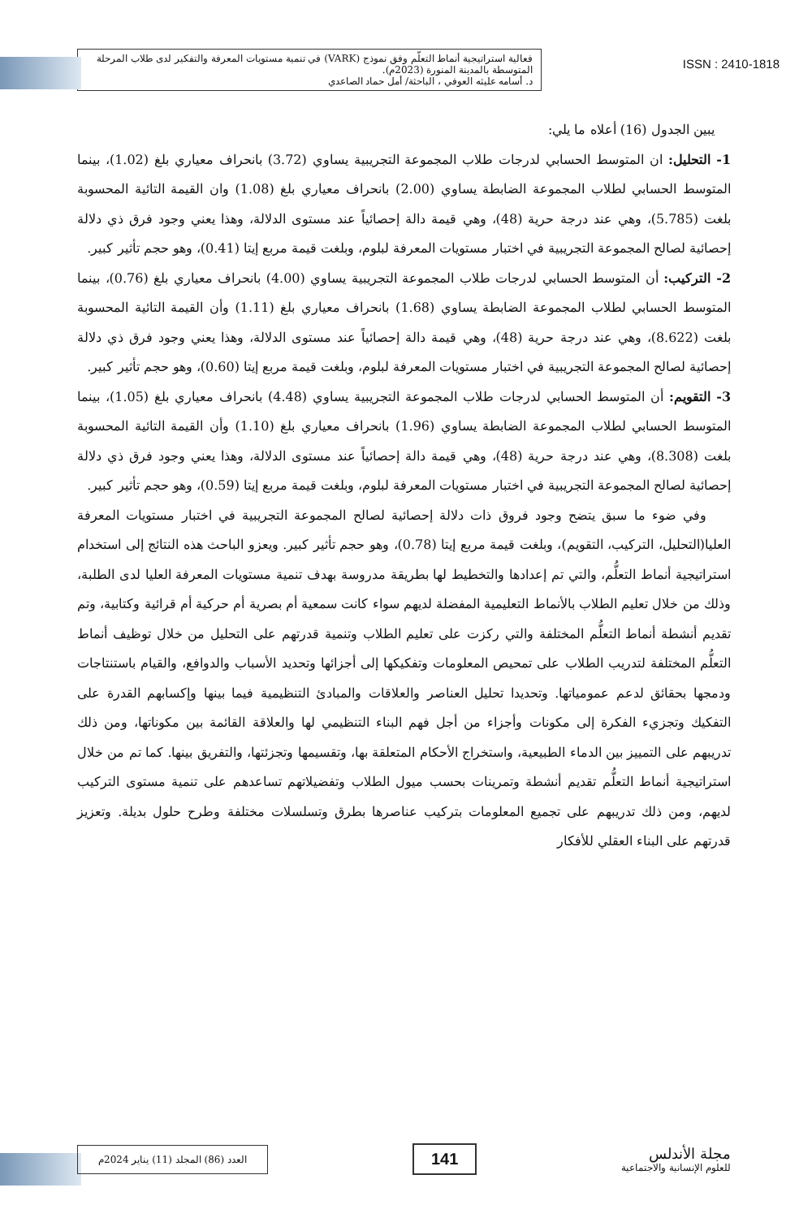فعالية استراتيجية أنماط التعلّم وفق نموذج (VARK) في تنمية مستويات المعرفة والتفكير لدى طلاب المرحلة المتوسطة بالمدينة المنورة (2023م).
د. أسامه عليثه العوفي ، الباحثة/ أمل حماد الصاعدي
ISSN : 2410-1818
يبين الجدول (16) أعلاه ما يلي:
1- التحليل: ان المتوسط الحسابي لدرجات طلاب المجموعة التجريبية يساوي (3.72) بانحراف معياري بلغ (1.02)، بينما المتوسط الحسابي لطلاب المجموعة الضابطة يساوي (2.00) بانحراف معياري بلغ (1.08) وان القيمة التائية المحسوبة بلغت (5.785)، وهي عند درجة حرية (48)، وهي قيمة دالة إحصائياً عند مستوى الدلالة، وهذا يعني وجود فرق ذي دلالة إحصائية لصالح المجموعة التجريبية في اختبار مستويات المعرفة لبلوم، وبلغت قيمة مربع إيتا (0.41)، وهو حجم تأثير كبير.
2- التركيب: أن المتوسط الحسابي لدرجات طلاب المجموعة التجريبية يساوي (4.00) بانحراف معياري بلغ (0.76)، بينما المتوسط الحسابي لطلاب المجموعة الضابطة يساوي (1.68) بانحراف معياري بلغ (1.11) وأن القيمة التائية المحسوبة بلغت (8.622)، وهي عند درجة حرية (48)، وهي قيمة دالة إحصائياً عند مستوى الدلالة، وهذا يعني وجود فرق ذي دلالة إحصائية لصالح المجموعة التجريبية في اختبار مستويات المعرفة لبلوم، وبلغت قيمة مربع إيتا (0.60)، وهو حجم تأثير كبير.
3- التقويم: أن المتوسط الحسابي لدرجات طلاب المجموعة التجريبية يساوي (4.48) بانحراف معياري بلغ (1.05)، بينما المتوسط الحسابي لطلاب المجموعة الضابطة يساوي (1.96) بانحراف معياري بلغ (1.10) وأن القيمة التائية المحسوبة بلغت (8.308)، وهي عند درجة حرية (48)، وهي قيمة دالة إحصائياً عند مستوى الدلالة، وهذا يعني وجود فرق ذي دلالة إحصائية لصالح المجموعة التجريبية في اختبار مستويات المعرفة لبلوم، وبلغت قيمة مربع إيتا (0.59)، وهو حجم تأثير كبير.
وفي ضوء ما سبق يتضح وجود فروق ذات دلالة إحصائية لصالح المجموعة التجريبية في اختبار مستويات المعرفة العليا(التحليل، التركيب، التقويم)، وبلغت قيمة مربع إيتا (0.78)، وهو حجم تأثير كبير. ويعزو الباحث هذه النتائج إلى استخدام استراتيجية أنماط التعلُّم، والتي تم إعدادها والتخطيط لها بطريقة مدروسة بهدف تنمية مستويات المعرفة العليا لدى الطلبة، وذلك من خلال تعليم الطلاب بالأنماط التعليمية المفضلة لديهم سواء كانت سمعية أم بصرية أم حركية أم قرائية وكتابية، وتم تقديم أنشطة أنماط التعلُّم المختلفة والتي ركزت على تعليم الطلاب وتنمية قدرتهم على التحليل من خلال توظيف أنماط التعلُّم المختلفة لتدريب الطلاب على تمحيص المعلومات وتفكيكها إلى أجزائها وتحديد الأسباب والدوافع، والقيام باستنتاجات ودمجها بحقائق لدعم عمومياتها. وتحديدا تحليل العناصر والعلاقات والمبادئ التنظيمية فيما بينها وإكسابهم القدرة على التفكيك وتجزيء الفكرة إلى مكونات وأجزاء من أجل فهم البناء التنظيمي لها والعلاقة القائمة بين مكوناتها، ومن ذلك تدريبهم على التمييز بين الدماء الطبيعية، واستخراج الأحكام المتعلقة بها، وتقسيمها وتجزئتها، والتفريق بينها. كما تم من خلال استراتيجية أنماط التعلُّم تقديم أنشطة وتمرينات بحسب ميول الطلاب وتفضيلاتهم تساعدهم على تنمية مستوى التركيب لديهم، ومن ذلك تدريبهم على تجميع المعلومات بتركيب عناصرها بطرق وتسلسلات مختلفة وطرح حلول بديلة. وتعزيز قدرتهم على البناء العقلي للأفكار
مجلة الأندلس
للعلوم الإنسانية والاجتماعية
141
العدد (86) المجلد (11) يناير 2024م